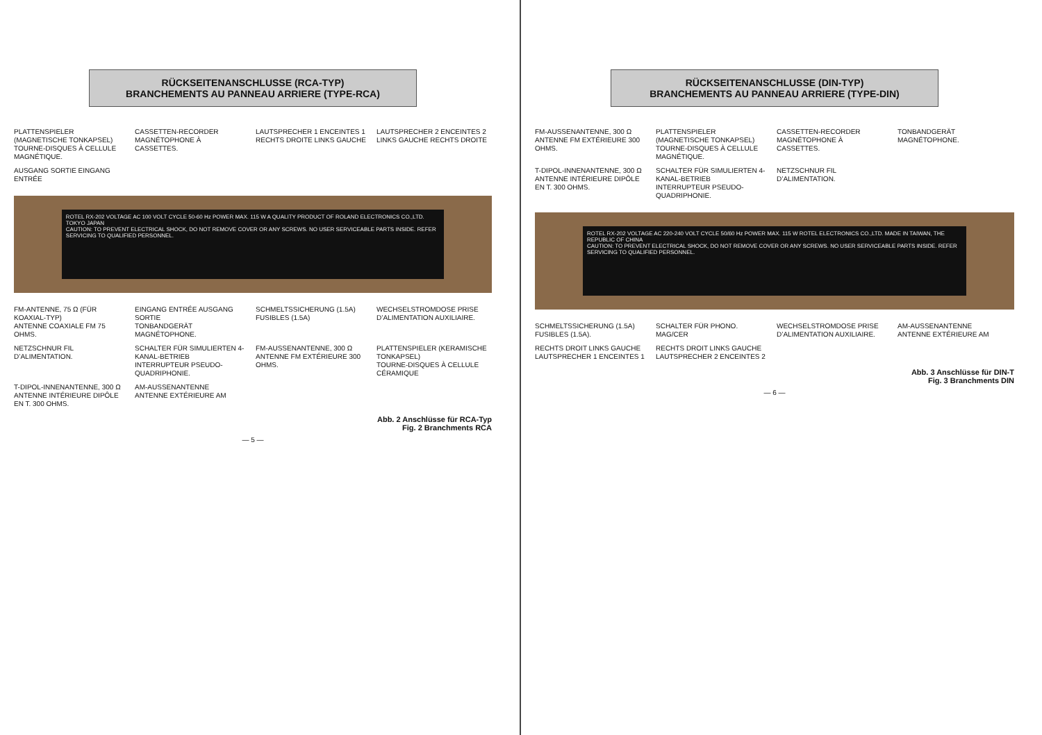RÜCKSEITENANSCHLUSSE (RCA-TYP)
BRANCHEMENTS AU PANNEAU ARRIERE (TYPE-RCA)
PLATTENSPIELER (MAGNETISCHE TONKAPSEL)
TOURNE-DISQUES À CELLULE MAGNÉTIQUE.
CASSETTEN-RECORDER
MAGNÉTOPHONE À CASSETTES.
LAUTSPRECHER 1 ENCEINTES 1
RECHTS DROITE LINKS GAUCHE
LAUTSPRECHER 2 ENCEINTES 2
LINKS GAUCHE RECHTS DROITE
AUSGANG SORTIE EINGANG ENTRÉE
ROTEL RX-202 VOLTAGE AC 100 VOLT CYCLE 50-60 Hz POWER MAX. 115 W A QUALITY PRODUCT OF ROLAND ELECTRONICS CO.,LTD. TOKYO JAPAN
CAUTION: TO PREVENT ELECTRICAL SHOCK, DO NOT REMOVE COVER OR ANY SCREWS. NO USER SERVICEABLE PARTS INSIDE. REFER SERVICING TO QUALIFIED PERSONNEL.
FM-ANTENNE, 75 Ω (FÜR KOAXIAL-TYP)
ANTENNE COAXIALE FM 75 OHMS.
EINGANG ENTRÉE AUSGANG SORTIE
TONBANDGERÄT MAGNÉTOPHONE.
SCHMELTSSICHERUNG (1.5A) FUSIBLES (1.5A)
WECHSELSTROMDOSE PRISE D’ALIMENTATION AUXILIAIRE.
NETZSCHNUR FIL D’ALIMENTATION.
SCHALTER FÜR SIMULIERTEN 4-KANAL-BETRIEB INTERRUPTEUR PSEUDO-QUADRIPHONIE.
FM-AUSSENANTENNE, 300 Ω
ANTENNE FM EXTÉRIEURE 300 OHMS.
PLATTENSPIELER (KERAMISCHE TONKAPSEL)
TOURNE-DISQUES À CELLULE CÉRAMIQUE
T-DIPOL-INNENANTENNE, 300 Ω
ANTENNE INTÉRIEURE DIPÔLE EN T. 300 OHMS.
AM-AUSSENANTENNE
ANTENNE EXTÉRIEURE AM
Abb. 2 Anschlüsse für RCA-Typ
Fig. 2 Branchments RCA
— 5 —
RÜCKSEITENANSCHLUSSE (DIN-TYP)
BRANCHEMENTS AU PANNEAU ARRIERE (TYPE-DIN)
FM-AUSSENANTENNE, 300 Ω
ANTENNE FM EXTÉRIEURE 300 OHMS.
PLATTENSPIELER (MAGNETISCHE TONKAPSEL)
TOURNE-DISQUES À CELLULE MAGNÉTIQUE.
CASSETTEN-RECORDER
MAGNÉTOPHONE À CASSETTES.
TONBANDGERÄT MAGNÉTOPHONE.
T-DIPOL-INNENANTENNE, 300 Ω
ANTENNE INTÉRIEURE DIPÔLE EN T. 300 OHMS.
SCHALTER FÜR SIMULIERTEN 4-KANAL-BETRIEB INTERRUPTEUR PSEUDO-QUADRIPHONIE.
NETZSCHNUR FIL D’ALIMENTATION.
ROTEL RX-202 VOLTAGE AC 220-240 VOLT CYCLE 50/60 Hz POWER MAX. 115 W ROTEL ELECTRONICS CO.,LTD. MADE IN TAIWAN, THE REPUBLIC OF CHINA
CAUTION: TO PREVENT ELECTRICAL SHOCK, DO NOT REMOVE COVER OR ANY SCREWS. NO USER SERVICEABLE PARTS INSIDE. REFER SERVICING TO QUALIFIED PERSONNEL.
SCHMELTSSICHERUNG (1.5A) FUSIBLES (1.5A).
SCHALTER FÜR PHONO. MAG/CER
WECHSELSTROMDOSE PRISE D’ALIMENTATION AUXILIAIRE.
AM-AUSSENANTENNE
ANTENNE EXTÉRIEURE AM
RECHTS DROIT LINKS GAUCHE
LAUTSPRECHER 1 ENCEINTES 1
RECHTS DROIT LINKS GAUCHE
LAUTSPRECHER 2 ENCEINTES 2
Abb. 3 Anschlüsse für DIN-T
Fig. 3 Branchments DIN
— 6 —